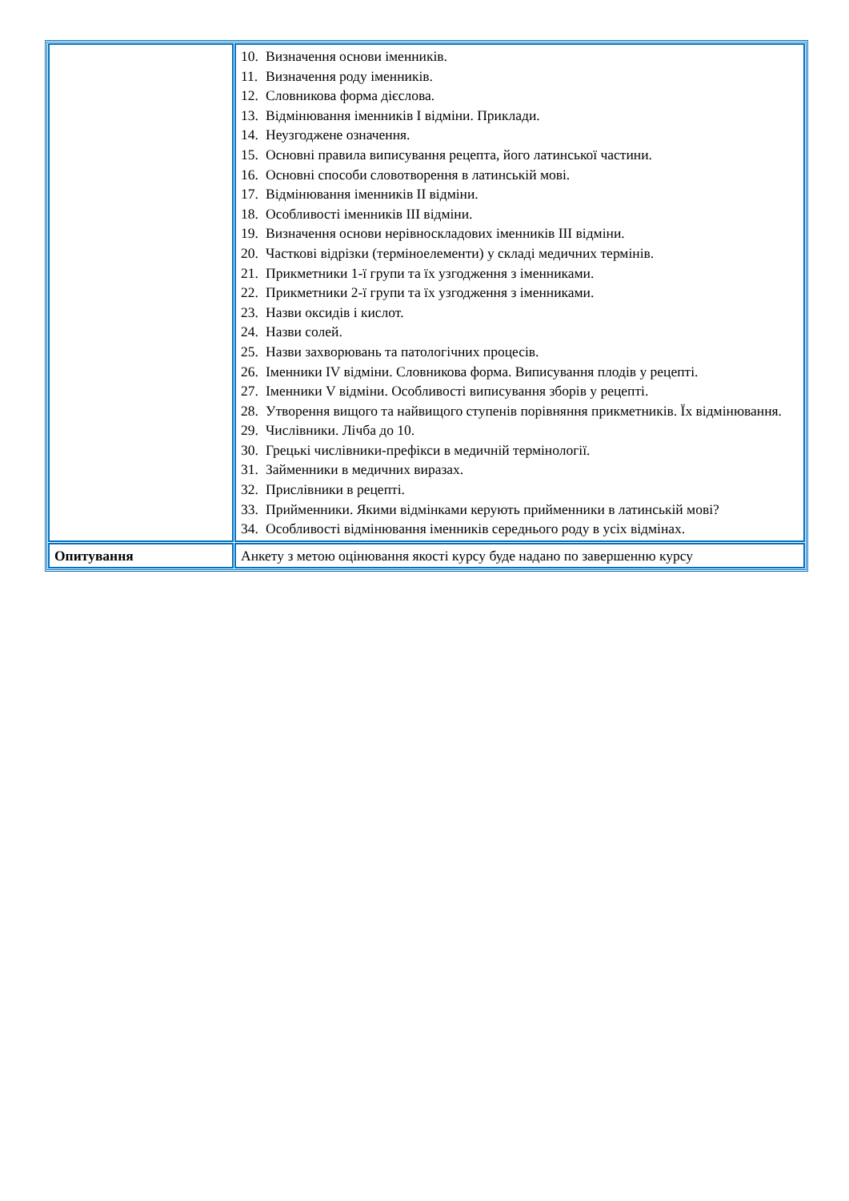| | 10. Визначення основи іменників. 11. Визначення роду іменників. 12. Словникова форма дієслова. 13. Відмінювання іменників I відміни. Приклади. 14. Неузгоджене означення. 15. Основні правила виписування рецепта, його латинської частини. 16. Основні способи словотворення в латинській мові. 17. Відмінювання іменників II відміни. 18. Особливості іменників III відміни. 19. Визначення основи нерівноскладових іменників III відміни. 20. Часткові відрізки (терміноелементи) у складі медичних термінів. 21. Прикметники 1-ї групи та їх узгодження з іменниками. 22. Прикметники 2-ї групи та їх узгодження з іменниками. 23. Назви оксидів і кислот. 24. Назви солей. 25. Назви захворювань та патологічних процесів. 26. Іменники IV відміни. Словникова форма. Виписування плодів у рецепті. 27. Іменники V відміни. Особливості виписування зборів у рецепті. 28. Утворення вищого та найвищого ступенів порівняння прикметників. Їх відмінювання. 29. Числівники. Лічба до 10. 30. Грецькі числівники-префікси в медичній термінології. 31. Займенники в медичних виразах. 32. Прислівники в рецепті. 33. Прийменники. Якими відмінками керують прийменники в латинській мові? 34. Особливості відмінювання іменників середнього роду в усіх відмінах. |
| Опитування | Анкету з метою оцінювання якості курсу буде надано по завершенню курсу |